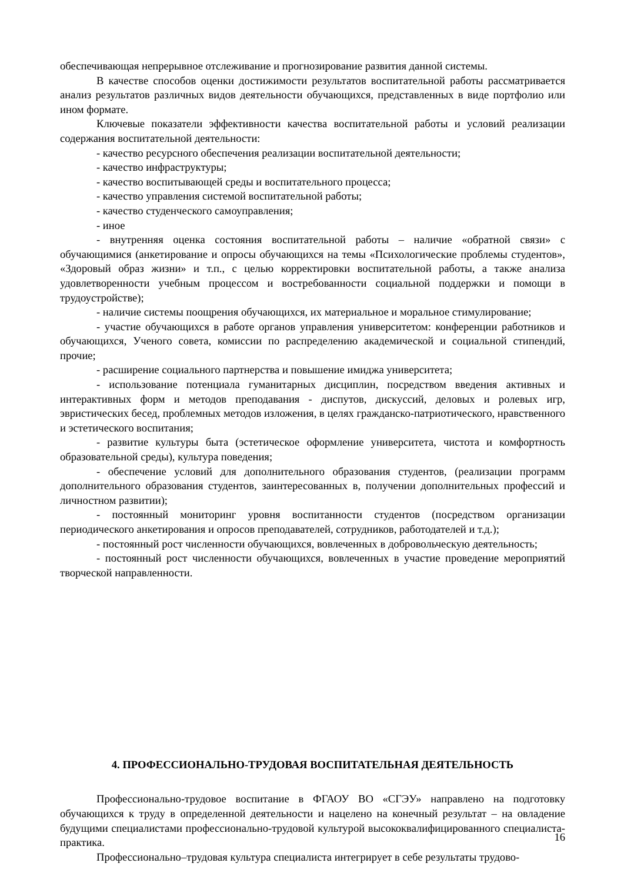обеспечивающая непрерывное отслеживание и прогнозирование развития данной системы.
В качестве способов оценки достижимости результатов воспитательной работы рассматривается анализ результатов различных видов деятельности обучающихся, представленных в виде портфолио или ином формате.
Ключевые показатели эффективности качества воспитательной работы и условий реализации содержания воспитательной деятельности:
- качество ресурсного обеспечения реализации воспитательной деятельности;
- качество инфраструктуры;
- качество воспитывающей среды и воспитательного процесса;
- качество управления системой воспитательной работы;
- качество студенческого самоуправления;
- иное
- внутренняя оценка состояния воспитательной работы – наличие «обратной связи» с обучающимися (анкетирование и опросы обучающихся на темы «Психологические проблемы студентов», «Здоровый образ жизни» и т.п., с целью корректировки воспитательной работы, а также анализа удовлетворенности учебным процессом и востребованности социальной поддержки и помощи в трудоустройстве);
- наличие системы поощрения обучающихся, их материальное и моральное стимулирование;
- участие обучающихся в работе органов управления университетом: конференции работников и обучающихся, Ученого совета, комиссии по распределению академической и социальной стипендий, прочие;
- расширение социального партнерства и повышение имиджа университета;
- использование потенциала гуманитарных дисциплин, посредством введения активных и интерактивных форм и методов преподавания - диспутов, дискуссий, деловых и ролевых игр, эвристических бесед, проблемных методов изложения, в целях гражданско-патриотического, нравственного и эстетического воспитания;
- развитие культуры быта (эстетическое оформление университета, чистота и комфортность образовательной среды), культура поведения;
- обеспечение условий для дополнительного образования студентов, (реализации программ дополнительного образования студентов, заинтересованных в, получении дополнительных профессий и личностном развитии);
- постоянный мониторинг уровня воспитанности студентов (посредством организации периодического анкетирования и опросов преподавателей, сотрудников, работодателей и т.д.);
- постоянный рост численности обучающихся, вовлеченных в добровольческую деятельность;
- постоянный рост численности обучающихся, вовлеченных в участие проведение мероприятий творческой направленности.
4. ПРОФЕССИОНАЛЬНО-ТРУДОВАЯ ВОСПИТАТЕЛЬНАЯ ДЕЯТЕЛЬНОСТЬ
Профессионально-трудовое воспитание в ФГАОУ ВО «СГЭУ» направлено на подготовку обучающихся к труду в определенной деятельности и нацелено на конечный результат – на овладение будущими специалистами профессионально-трудовой культурой высококвалифицированного специалиста-практика.
Профессионально–трудовая культура специалиста интегрирует в себе результаты трудово-
16